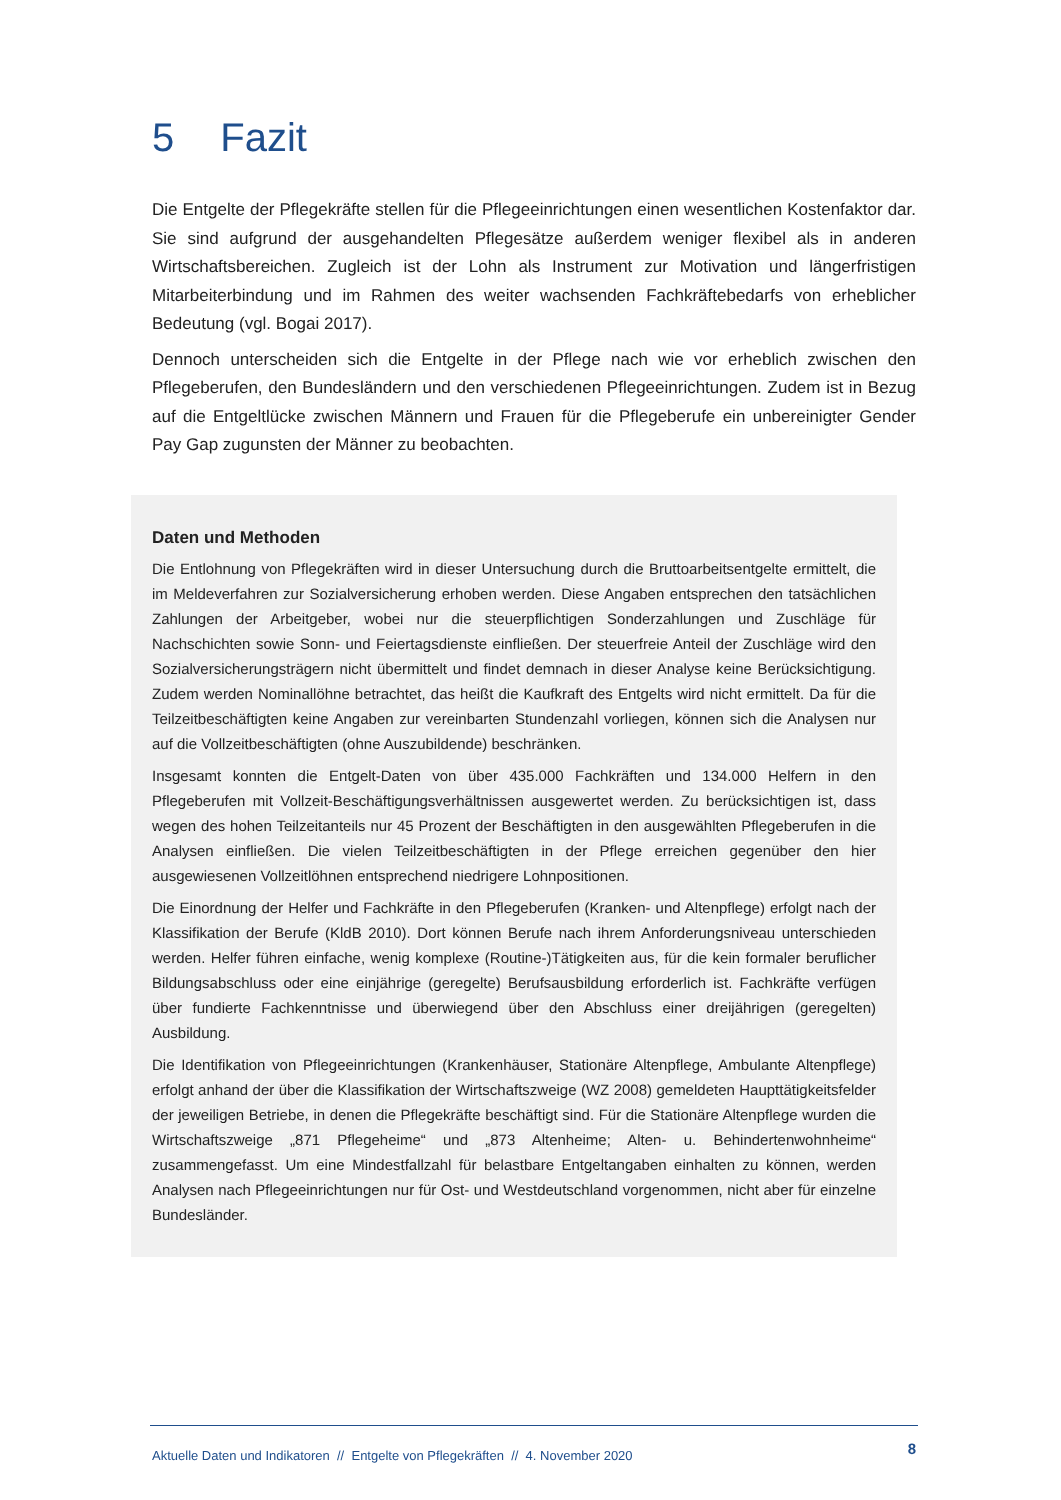5 Fazit
Die Entgelte der Pflegekräfte stellen für die Pflegeeinrichtungen einen wesentlichen Kostenfaktor dar. Sie sind aufgrund der ausgehandelten Pflegesätze außerdem weniger flexibel als in anderen Wirtschaftsbereichen. Zugleich ist der Lohn als Instrument zur Motivation und längerfristigen Mitarbeiterbindung und im Rahmen des weiter wachsenden Fachkräftebedarfs von erheblicher Bedeutung (vgl. Bogai 2017).
Dennoch unterscheiden sich die Entgelte in der Pflege nach wie vor erheblich zwischen den Pflegeberufen, den Bundesländern und den verschiedenen Pflegeeinrichtungen. Zudem ist in Bezug auf die Entgeltlücke zwischen Männern und Frauen für die Pflegeberufe ein unbereinigter Gender Pay Gap zugunsten der Männer zu beobachten.
Daten und Methoden
Die Entlohnung von Pflegekräften wird in dieser Untersuchung durch die Bruttoarbeitsentgelte ermittelt, die im Meldeverfahren zur Sozialversicherung erhoben werden. Diese Angaben entsprechen den tatsächlichen Zahlungen der Arbeitgeber, wobei nur die steuerpflichtigen Sonderzahlungen und Zuschläge für Nachschichten sowie Sonn- und Feiertagsdienste einfließen. Der steuerfreie Anteil der Zuschläge wird den Sozialversicherungsträgern nicht übermittelt und findet demnach in dieser Analyse keine Berücksichtigung. Zudem werden Nominallöhne betrachtet, das heißt die Kaufkraft des Entgelts wird nicht ermittelt. Da für die Teilzeitbeschäftigten keine Angaben zur vereinbarten Stundenzahl vorliegen, können sich die Analysen nur auf die Vollzeitbeschäftigten (ohne Auszubildende) beschränken.
Insgesamt konnten die Entgelt-Daten von über 435.000 Fachkräften und 134.000 Helfern in den Pflegeberufen mit Vollzeit-Beschäftigungsverhältnissen ausgewertet werden. Zu berücksichtigen ist, dass wegen des hohen Teilzeitanteils nur 45 Prozent der Beschäftigten in den ausgewählten Pflegeberufen in die Analysen einfließen. Die vielen Teilzeitbeschäftigten in der Pflege erreichen gegenüber den hier ausgewiesenen Vollzeitlöhnen entsprechend niedrigere Lohnpositionen.
Die Einordnung der Helfer und Fachkräfte in den Pflegeberufen (Kranken- und Altenpflege) erfolgt nach der Klassifikation der Berufe (KldB 2010). Dort können Berufe nach ihrem Anforderungsniveau unterschieden werden. Helfer führen einfache, wenig komplexe (Routine-)Tätigkeiten aus, für die kein formaler beruflicher Bildungsabschluss oder eine einjährige (geregelte) Berufsausbildung erforderlich ist. Fachkräfte verfügen über fundierte Fachkenntnisse und überwiegend über den Abschluss einer dreijährigen (geregelten) Ausbildung.
Die Identifikation von Pflegeeinrichtungen (Krankenhäuser, Stationäre Altenpflege, Ambulante Altenpflege) erfolgt anhand der über die Klassifikation der Wirtschaftszweige (WZ 2008) gemeldeten Haupttätigkeitsfelder der jeweiligen Betriebe, in denen die Pflegekräfte beschäftigt sind. Für die Stationäre Altenpflege wurden die Wirtschaftszweige „871 Pflegeheime“ und „873 Altenheime; Alten- u. Behindertenwohnheime“ zusammengefasst. Um eine Mindestfallzahl für belastbare Entgeltangaben einhalten zu können, werden Analysen nach Pflegeeinrichtungen nur für Ost- und Westdeutschland vorgenommen, nicht aber für einzelne Bundesländer.
Aktuelle Daten und Indikatoren // Entgelte von Pflegekräften // 4. November 2020 8